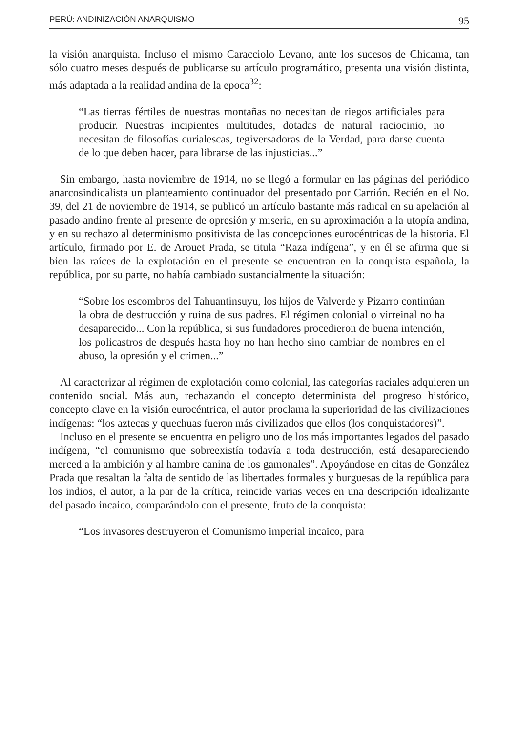PERÚ: ANDINIZACIÓN ANARQUISMO 95
la visión anarquista. Incluso el mismo Caracciolo Levano, ante los sucesos de Chicama, tan sólo cuatro meses después de publicarse su artículo programático, presenta una visión distinta, más adaptada a la realidad andina de la epoca<sup>32</sup>:
“Las tierras fértiles de nuestras montañas no necesitan de riegos artificiales para producir. Nuestras incipientes multitudes, dotadas de natural raciocinio, no necesitan de filosofías curialescas, tegiversadoras de la Verdad, para darse cuenta de lo que deben hacer, para librarse de las injusticias...”
Sin embargo, hasta noviembre de 1914, no se llegó a formular en las páginas del periódico anarcosindicalista un planteamiento continuador del presentado por Carrión. Recién en el No. 39, del 21 de noviembre de 1914, se publicó un artículo bastante más radical en su apelación al pasado andino frente al presente de opresión y miseria, en su aproximación a la utopía andina, y en su rechazo al determinismo positivista de las concepciones eurocéntricas de la historia. El artículo, firmado por E. de Arouet Prada, se titula “Raza indígena”, y en él se afirma que si bien las raíces de la explotación en el presente se encuentran en la conquista española, la república, por su parte, no había cambiado sustancialmente la situación:
“Sobre los escombros del Tahuantinsuyu, los hijos de Valverde y Pizarro continúan la obra de destrucción y ruina de sus padres. El régimen colonial o virreinal no ha desaparecido... Con la república, si sus fundadores procedieron de buena intención, los policastros de después hasta hoy no han hecho sino cambiar de nombres en el abuso, la opresión y el crimen...”
Al caracterizar al régimen de explotación como colonial, las categorías raciales adquieren un contenido social. Más aun, rechazando el concepto determinista del progreso histórico, concepto clave en la visión eurocéntrica, el autor proclama la superioridad de las civilizaciones indígenas: “los aztecas y quechuas fueron más civilizados que ellos (los conquistadores)”.
Incluso en el presente se encuentra en peligro uno de los más importantes legados del pasado indígena, “el comunismo que sobreexistía todavía a toda destrucción, está desapareciendo merced a la ambición y al hambre canina de los gamonales”. Apoyándose en citas de González Prada que resaltan la falta de sentido de las libertades formales y burguesas de la república para los indios, el autor, a la par de la crítica, reincide varias veces en una descripción idealizante del pasado incaico, comparándolo con el presente, fruto de la conquista:
“Los invasores destruyeron el Comunismo imperial incaico, para